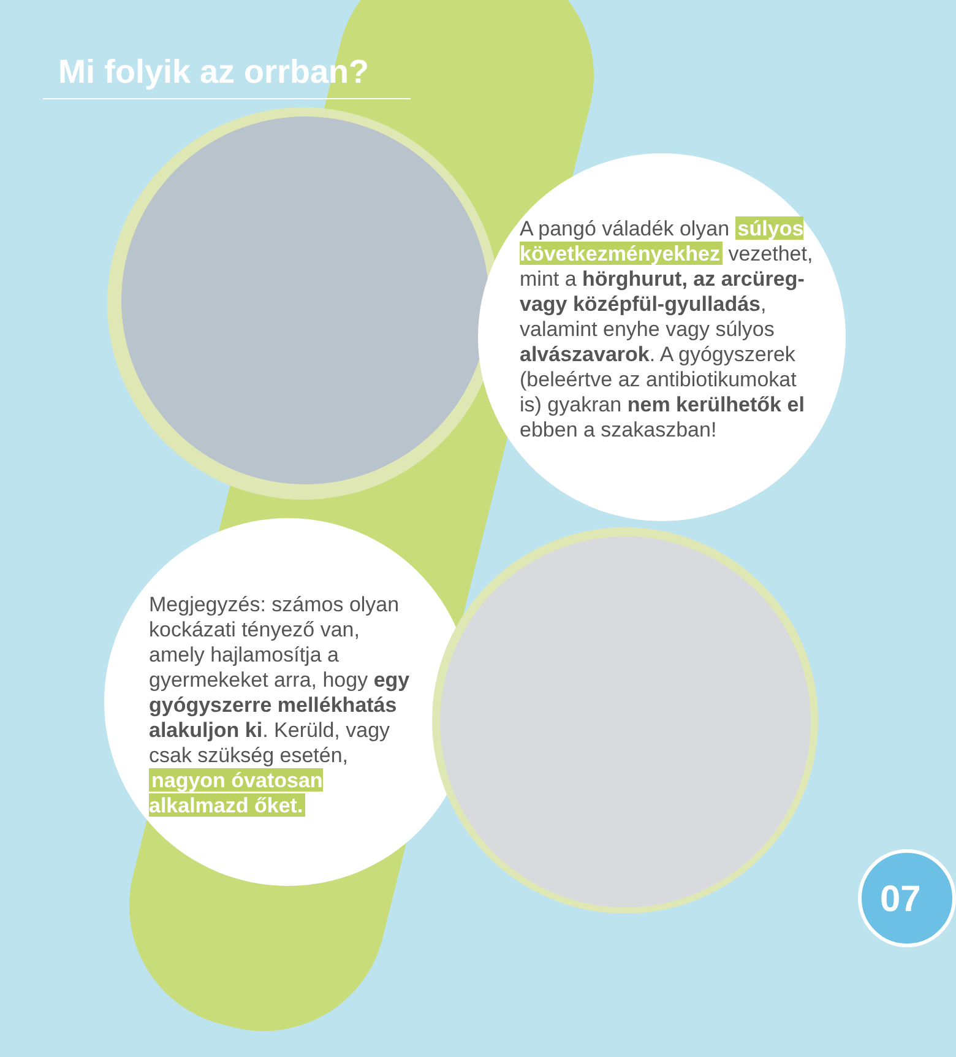Mi folyik az orrban?
A pangó váladék olyan súlyos következményekhez vezethet, mint a hörghurut, az arcüreg- vagy középfül-gyulladás, valamint enyhe vagy súlyos alvászavarok. A gyógyszerek (beleértve az antibiotikumokat is) gyakran nem kerülhetők el ebben a szakaszban!
Megjegyzés: számos olyan kockázati tényező van, amely hajlamosítja a gyermekeket arra, hogy egy gyógyszerre mellékhatás alakuljon ki. Kerüld, vagy csak szükség esetén, nagyon óvatosan alkalmazd őket.
07